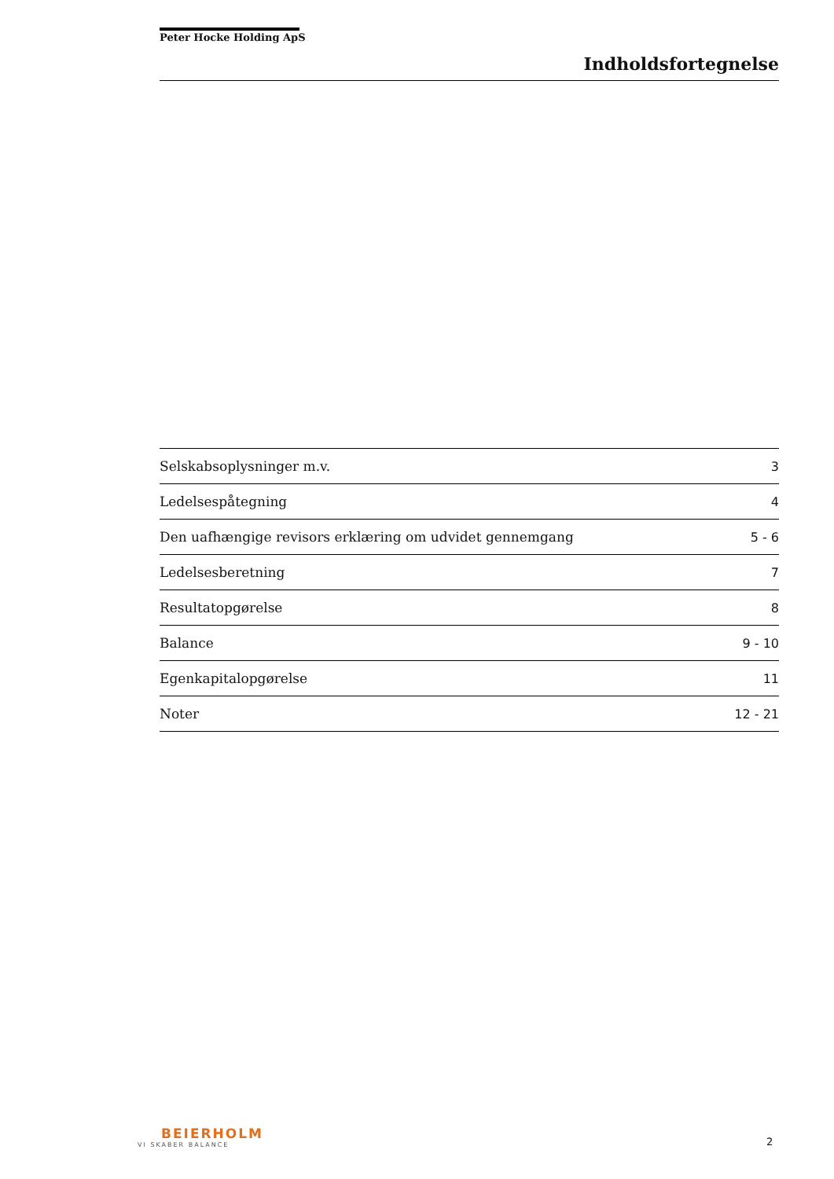Peter Hocke Holding ApS
Indholdsfortegnelse
| Selskabsoplysninger m.v. | 3 |
| Ledelsespåtegning | 4 |
| Den uafhængige revisors erklæring om udvidet gennemgang | 5 - 6 |
| Ledelsesberetning | 7 |
| Resultatopgørelse | 8 |
| Balance | 9 - 10 |
| Egenkapitalopgørelse | 11 |
| Noter | 12 - 21 |
BEIERHOLM
VI SKABER BALANCE
2